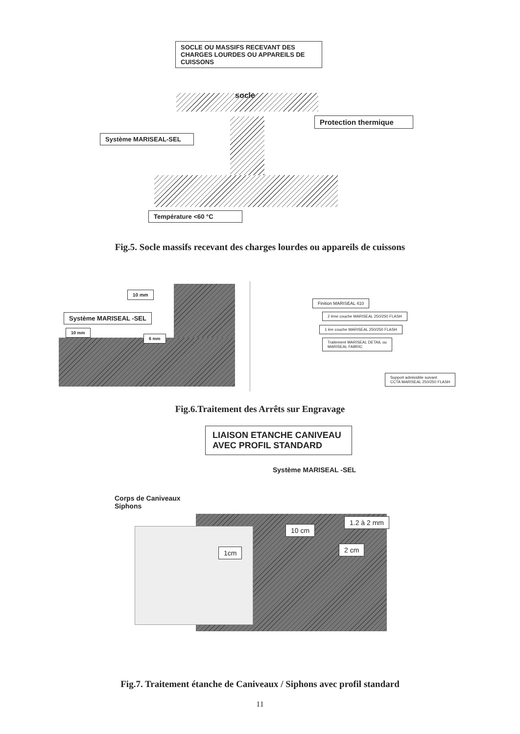SOCLE OU MASSIFS RECEVANT DES CHARGES LOURDES OU APPAREILS DE CUISSONS
socle
Protection thermique
Système MARISEAL-SEL
Température <60 °C
Fig.5. Socle massifs recevant des charges lourdes ou appareils de cuissons
10 mm
Système MARISEAL -SEL
10 mm
6 mm
Finition MARISEAL 410
2 ème couche MARISEAL 250/250 FLASH
1 ère couche MARISEAL 250/250 FLASH
Traitement MARISEAL DETAIL ou
MARISEAL FABRIC
Support admissible suivant
CCTA MARISEAL 250/250 FLASH
Fig.6.Traitement des Arrêts sur Engravage
LIAISON ETANCHE CANIVEAU AVEC PROFIL STANDARD
Système MARISEAL -SEL
Corps de Caniveaux
Siphons
1.2 à 2 mm
10 cm
2 cm
1cm
Fig.7. Traitement étanche de Caniveaux / Siphons avec profil standard
11